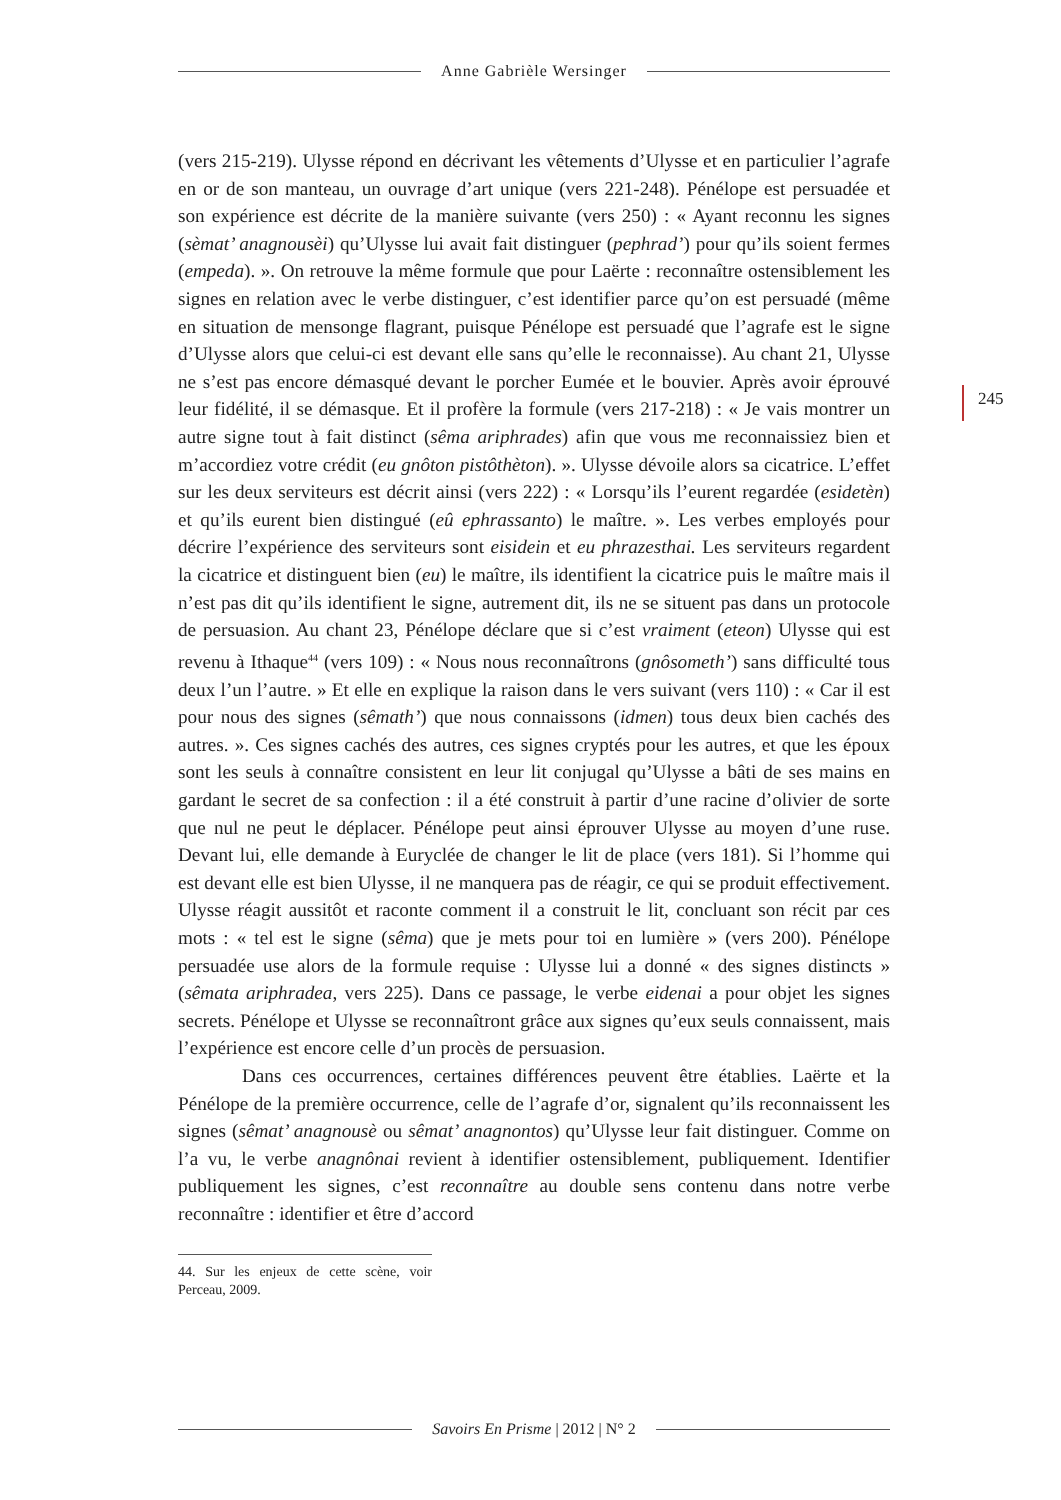Anne Gabrièle Wersinger
245
(vers 215-219). Ulysse répond en décrivant les vêtements d’Ulysse et en particulier l’agrafe en or de son manteau, un ouvrage d’art unique (vers 221-248). Pénélope est persuadée et son expérience est décrite de la manière suivante (vers 250) : « Ayant reconnu les signes (sèmat’ anagnousèi) qu’Ulysse lui avait fait distinguer (pephrad’) pour qu’ils soient fermes (empeda). ». On retrouve la même formule que pour Laërte : reconnaître ostensiblement les signes en relation avec le verbe distinguer, c’est identifier parce qu’on est persuadé (même en situation de mensonge flagrant, puisque Pénélope est persuadé que l’agrafe est le signe d’Ulysse alors que celui-ci est devant elle sans qu’elle le reconnaisse). Au chant 21, Ulysse ne s’est pas encore démasqué devant le porcher Eumée et le bouvier. Après avoir éprouvé leur fidélité, il se démasque. Et il profère la formule (vers 217-218) : « Je vais montrer un autre signe tout à fait distinct (sêma ariphrades) afin que vous me reconnaissiez bien et m’accordiez votre crédit (eu gnôton pistôthèton). ». Ulysse dévoile alors sa cicatrice. L’effet sur les deux serviteurs est décrit ainsi (vers 222) : « Lorsqu’ils l’eurent regardée (esidetèn) et qu’ils eurent bien distingué (eû ephrassanto) le maître. ». Les verbes employés pour décrire l’expérience des serviteurs sont eisidein et eu phrazesthai. Les serviteurs regardent la cicatrice et distinguent bien (eu) le maître, ils identifient la cicatrice puis le maître mais il n’est pas dit qu’ils identifient le signe, autrement dit, ils ne se situent pas dans un protocole de persuasion. Au chant 23, Pénélope déclare que si c’est vraiment (eteon) Ulysse qui est revenu à Ithaque<sup>44</sup> (vers 109) : « Nous nous reconnaîtrons (gnôsometh’) sans difficulté tous deux l’un l’autre. » Et elle en explique la raison dans le vers suivant (vers 110) : « Car il est pour nous des signes (sêmath’) que nous connaissons (idmen) tous deux bien cachés des autres. ». Ces signes cachés des autres, ces signes cryptés pour les autres, et que les époux sont les seuls à connaître consistent en leur lit conjugal qu’Ulysse a bâti de ses mains en gardant le secret de sa confection : il a été construit à partir d’une racine d’olivier de sorte que nul ne peut le déplacer. Pénélope peut ainsi éprouver Ulysse au moyen d’une ruse. Devant lui, elle demande à Euryclée de changer le lit de place (vers 181). Si l’homme qui est devant elle est bien Ulysse, il ne manquera pas de réagir, ce qui se produit effectivement. Ulysse réagit aussitôt et raconte comment il a construit le lit, concluant son récit par ces mots : « tel est le signe (sêma) que je mets pour toi en lumière » (vers 200). Pénélope persuadée use alors de la formule requise : Ulysse lui a donné « des signes distincts » (sêmata ariphradea, vers 225). Dans ce passage, le verbe eidenai a pour objet les signes secrets. Pénélope et Ulysse se reconnaîtront grâce aux signes qu’eux seuls connaissent, mais l’expérience est encore celle d’un procès de persuasion.
Dans ces occurrences, certaines différences peuvent être établies. Laërte et la Pénélope de la première occurrence, celle de l’agrafe d’or, signalent qu’ils reconnaissent les signes (sêmat’ anagnousè ou sêmat’ anagnontos) qu’Ulysse leur fait distinguer. Comme on l’a vu, le verbe anagnônai revient à identifier ostensiblement, publiquement. Identifier publiquement les signes, c’est reconnaître au double sens contenu dans notre verbe reconnaître : identifier et être d’accord
44. Sur les enjeux de cette scène, voir Perceau, 2009.
Savoirs En Prisme | 2012 | N° 2